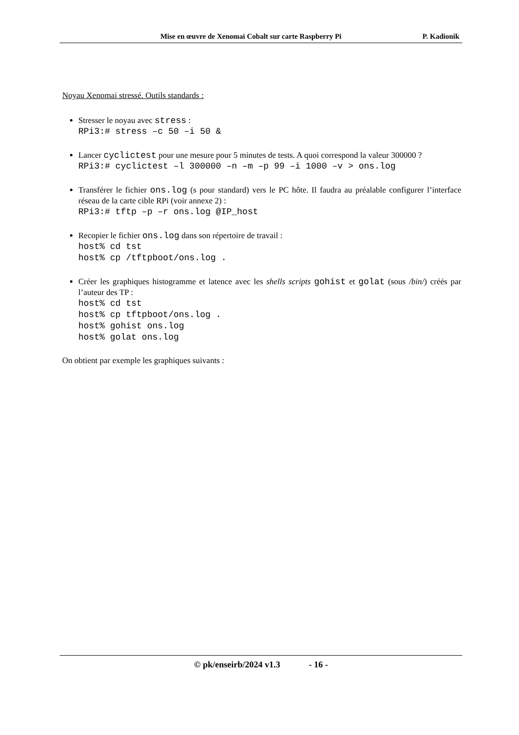Mise en œuvre de Xenomai Cobalt sur carte Raspberry Pi P. Kadionik
Noyau Xenomai stressé. Outils standards :
Stresser le noyau avec stress :
RPi3:# stress –c 50 –i 50 &
Lancer cyclictest pour une mesure pour 5 minutes de tests. A quoi correspond la valeur 300000 ?
RPi3:# cyclictest –l 300000 –n –m –p 99 –i 1000 –v > ons.log
Transférer le fichier ons.log (s pour standard) vers le PC hôte. Il faudra au préalable configurer l’interface réseau de la carte cible RPi (voir annexe 2) :
RPi3:# tftp –p –r ons.log @IP_host
Recopier le fichier ons.log dans son répertoire de travail :
host% cd tst host% cp /tftpboot/ons.log .
Créer les graphiques histogramme et latence avec les shells scripts gohist et golat (sous /bin/) créés par l’auteur des TP :
host% cd tst host% cp tftpboot/ons.log . host% gohist ons.log host% golat ons.log
On obtient par exemple les graphiques suivants :
© pk/enseirb/2024 v1.3 - 16 -